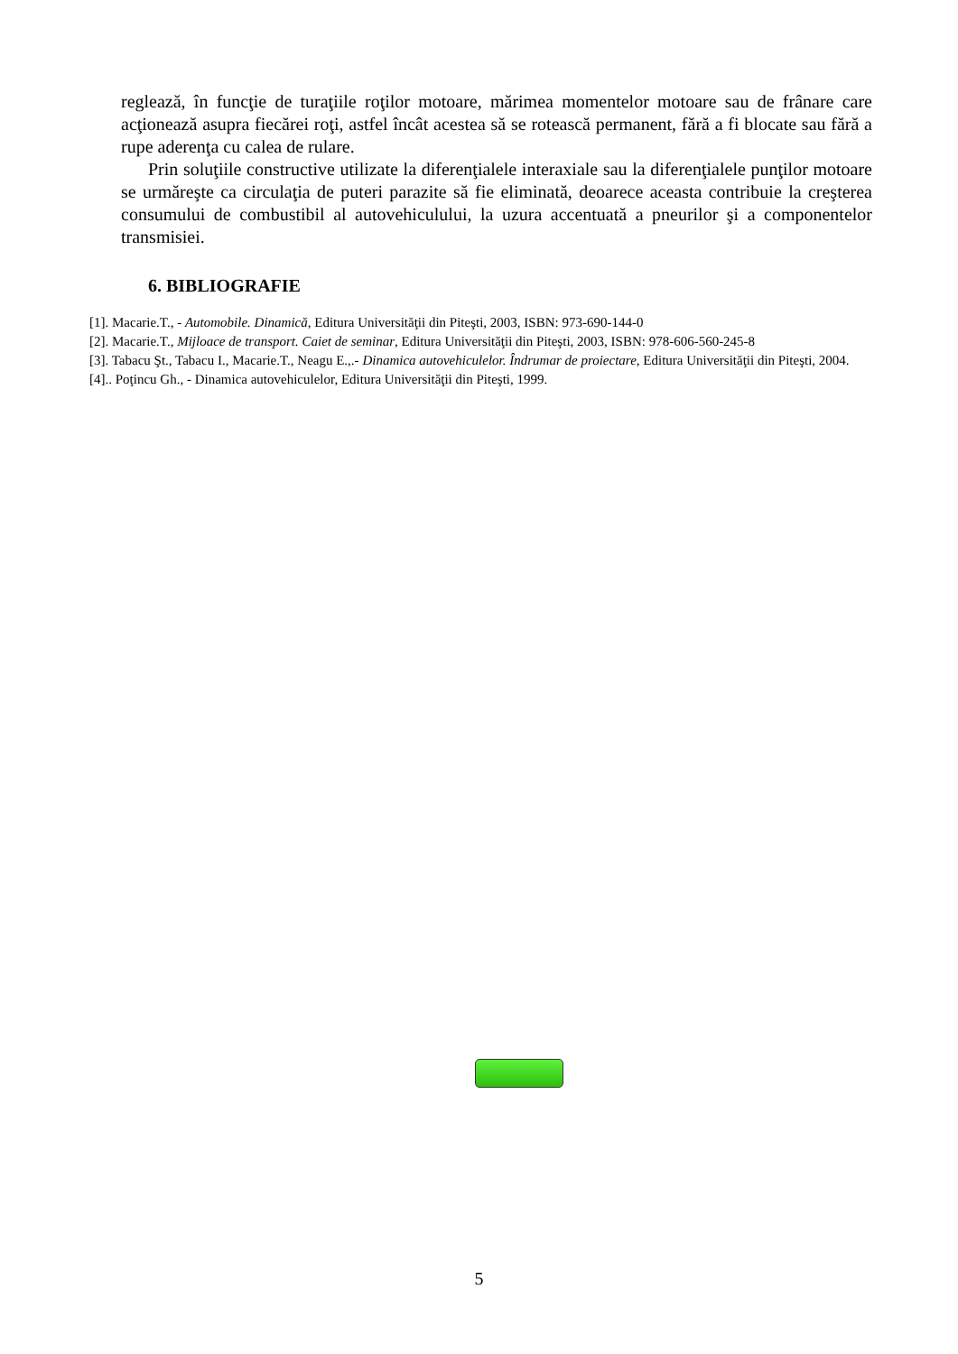reglează, în funcţie de turaţiile roţilor motoare, mărimea momentelor motoare sau de frânare care acţionează asupra fiecărei roţi, astfel încât acestea să se rotească permanent, fără a fi blocate sau fără a rupe aderenţa cu calea de rulare.
Prin soluţiile constructive utilizate la diferenţialele interaxiale sau la diferenţialele punţilor motoare se urmăreşte ca circulaţia de puteri parazite să fie eliminată, deoarece aceasta contribuie la creşterea consumului de combustibil al autovehiculului, la uzura accentuată a pneurilor şi a componentelor transmisiei.
6. BIBLIOGRAFIE
[1]. Macarie.T., - Automobile. Dinamică, Editura Universităţii din Piteşti, 2003, ISBN: 973-690-144-0
[2]. Macarie.T., Mijloace de transport. Caiet de seminar, Editura Universităţii din Piteşti, 2003, ISBN: 978-606-560-245-8
[3]. Tabacu Şt., Tabacu I., Macarie.T., Neagu E.,.- Dinamica autovehiculelor. Îndrumar de proiectare, Editura Universităţii din Piteşti, 2004.
[4].. Poţincu Gh., - Dinamica autovehiculelor, Editura Universităţii din Piteşti, 1999.
5